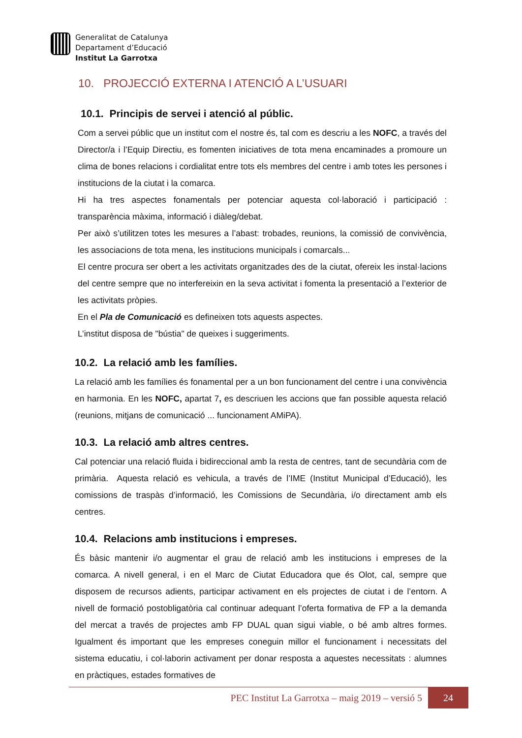Generalitat de Catalunya
Departament d’Educació
Institut La Garrotxa
10. PROJECCIÓ EXTERNA I ATENCIÓ A L’USUARI
10.1. Principis de servei i atenció al públic.
Com a servei públic que un institut com el nostre és, tal com es descriu a les NOFC, a través del Director/a i l’Equip Directiu, es fomenten iniciatives de tota mena encaminades a promoure un clima de bones relacions i cordialitat entre tots els membres del centre i amb totes les persones i institucions de la ciutat i la comarca.
Hi ha tres aspectes fonamentals per potenciar aquesta col·laboració i participació : transparència màxima, informació i diàleg/debat.
Per això s’utilitzen totes les mesures a l’abast: trobades, reunions, la comissió de convivència, les associacions de tota mena, les institucions municipals i comarcals...
El centre procura ser obert a les activitats organitzades des de la ciutat, ofereix les instal·lacions del centre sempre que no interfereixin en la seva activitat i fomenta la presentació a l’exterior de les activitats pròpies.
En el Pla de Comunicació es defineixen tots aquests aspectes.
L’institut disposa de "bústia" de queixes i suggeriments.
10.2. La relació amb les famílies.
La relació amb les famílies és fonamental per a un bon funcionament del centre i una convivència en harmonia. En les NOFC, apartat 7, es descriuen les accions que fan possible aquesta relació (reunions, mitjans de comunicació ... funcionament AMiPA).
10.3. La relació amb altres centres.
Cal potenciar una relació fluida i bidireccional amb la resta de centres, tant de secundària com de primària. Aquesta relació es vehicula, a través de l’IME (Institut Municipal d’Educació), les comissions de traspàs d’informació, les Comissions de Secundària, i/o directament amb els centres.
10.4. Relacions amb institucions i empreses.
És bàsic mantenir i/o augmentar el grau de relació amb les institucions i empreses de la comarca. A nivell general, i en el Marc de Ciutat Educadora que és Olot, cal, sempre que disposem de recursos adients, participar activament en els projectes de ciutat i de l’entorn. A nivell de formació postobligatòria cal continuar adequant l’oferta formativa de FP a la demanda del mercat a través de projectes amb FP DUAL quan sigui viable, o bé amb altres formes. Igualment és important que les empreses coneguin millor el funcionament i necessitats del sistema educatiu, i col·laborin activament per donar resposta a aquestes necessitats : alumnes en pràctiques, estades formatives de
PEC Institut La Garrotxa – maig 2019 – versió 5 24